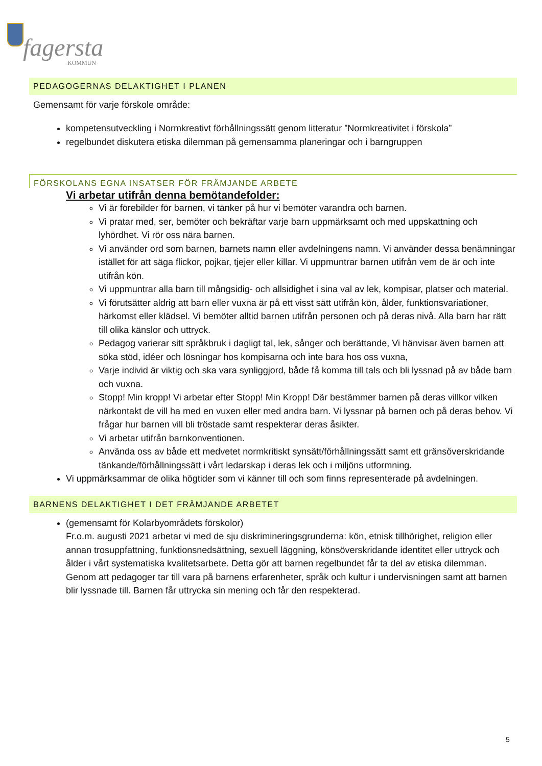fagersta
KOMMUN
PEDAGOGERNAS DELAKTIGHET I PLANEN
Gemensamt för varje förskole område:
kompetensutveckling i Normkreativt förhållningssätt genom litteratur ”Normkreativitet i förskola”
regelbundet diskutera etiska dilemman på gemensamma planeringar och i barngruppen
FÖRSKOLANS EGNA INSATSER FÖR FRÄMJANDE ARBETE
Vi arbetar utifrån denna bemötandefolder:
Vi är förebilder för barnen, vi tänker på hur vi bemöter varandra och barnen.
Vi pratar med, ser, bemöter och bekräftar varje barn uppmärksamt och med uppskattning och lyhördhet. Vi rör oss nära barnen.
Vi använder ord som barnen, barnets namn eller avdelningens namn. Vi använder dessa benämningar istället för att säga flickor, pojkar, tjejer eller killar. Vi uppmuntrar barnen utifrån vem de är och inte utifrån kön.
Vi uppmuntrar alla barn till mångsidig- och allsidighet i sina val av lek, kompisar, platser och material.
Vi förutsätter aldrig att barn eller vuxna är på ett visst sätt utifrån kön, ålder, funktionsvariationer, härkomst eller klädsel. Vi bemöter alltid barnen utifrån personen och på deras nivå. Alla barn har rätt till olika känslor och uttryck.
Pedagog varierar sitt språkbruk i dagligt tal, lek, sånger och berättande, Vi hänvisar även barnen att söka stöd, idéer och lösningar hos kompisarna och inte bara hos oss vuxna,
Varje individ är viktig och ska vara synliggjord, både få komma till tals och bli lyssnad på av både barn och vuxna.
Stopp! Min kropp! Vi arbetar efter Stopp! Min Kropp! Där bestämmer barnen på deras villkor vilken närkontakt de vill ha med en vuxen eller med andra barn. Vi lyssnar på barnen och på deras behov. Vi frågar hur barnen vill bli tröstade samt respekterar deras åsikter.
Vi arbetar utifrån barnkonventionen.
Använda oss av både ett medvetet normkritiskt synsätt/förhållningssätt samt ett gränsöverskridande tänkande/förhållningssätt i vårt ledarskap i deras lek och i miljöns utformning.
Vi uppmärksammar de olika högtider som vi känner till och som finns representerade på avdelningen.
BARNENS DELAKTIGHET I DET FRÄMJANDE ARBETET
(gemensamt för Kolarbyområdets förskolor)
Fr.o.m. augusti 2021 arbetar vi med de sju diskrimineringsgrunderna: kön, etnisk tillhörighet, religion eller annan trosuppfattning, funktionsnedsättning, sexuell läggning, könsöverskridande identitet eller uttryck och ålder i vårt systematiska kvalitetsarbete. Detta gör att barnen regelbundet får ta del av etiska dilemman. Genom att pedagoger tar till vara på barnens erfarenheter, språk och kultur i undervisningen samt att barnen blir lyssnade till. Barnen får uttrycka sin mening och får den respekterad.
5